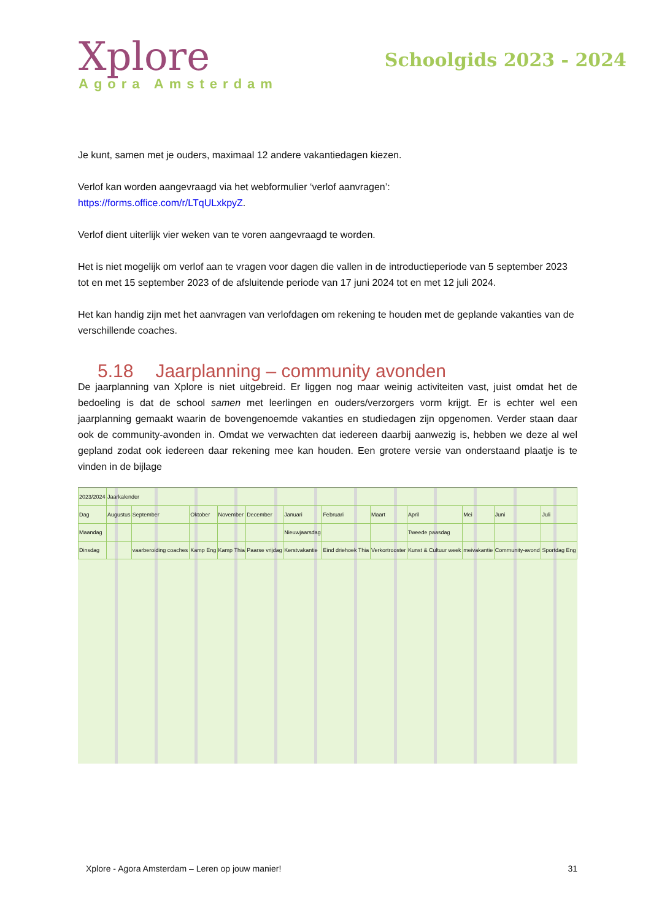Xplore
Agora Amsterdam
Schoolgids 2023 - 2024
Je kunt, samen met je ouders, maximaal 12 andere vakantiedagen kiezen.
Verlof kan worden aangevraagd via het webformulier ‘verlof aanvragen’:
https://forms.office.com/r/LTqULxkpyZ.
Verlof dient uiterlijk vier weken van te voren aangevraagd te worden.
Het is niet mogelijk om verlof aan te vragen voor dagen die vallen in de introductieperiode van 5 september 2023 tot en met 15 september 2023 of de afsluitende periode van 17 juni 2024 tot en met 12 juli 2024.
Het kan handig zijn met het aanvragen van verlofdagen om rekening te houden met de geplande vakanties van de verschillende coaches.
5.18 Jaarplanning – community avonden
De jaarplanning van Xplore is niet uitgebreid. Er liggen nog maar weinig activiteiten vast, juist omdat het de bedoeling is dat de school samen met leerlingen en ouders/verzorgers vorm krijgt. Er is echter wel een jaarplanning gemaakt waarin de bovengenoemde vakanties en studiedagen zijn opgenomen. Verder staan daar ook de community-avonden in. Omdat we verwachten dat iedereen daarbij aanwezig is, hebben we deze al wel gepland zodat ook iedereen daar rekening mee kan houden. Een grotere versie van onderstaand plaatje is te vinden in de bijlage
| 2023/2024 | Jaarkalender | | | | | | | | | | | |
| Dag | Augustus | September | Oktober | November | December | Januari | Februari | Maart | April | Mei | Juni | Juli |
| Maandag | | | | | | Nieuwjaarsdag | | | Tweede paasdag | | | |
| Dinsdag | | vaarberoiding coaches | Kamp Eng | Kamp Thia | Paarse vrijdag | Kerstvakantie | Eind driehoek Thia | Verkortrooster | Kunst & Cultuur week | meivakantie | Community-avond | Sportdag Eng |
Xplore - Agora Amsterdam – Leren op jouw manier! 31